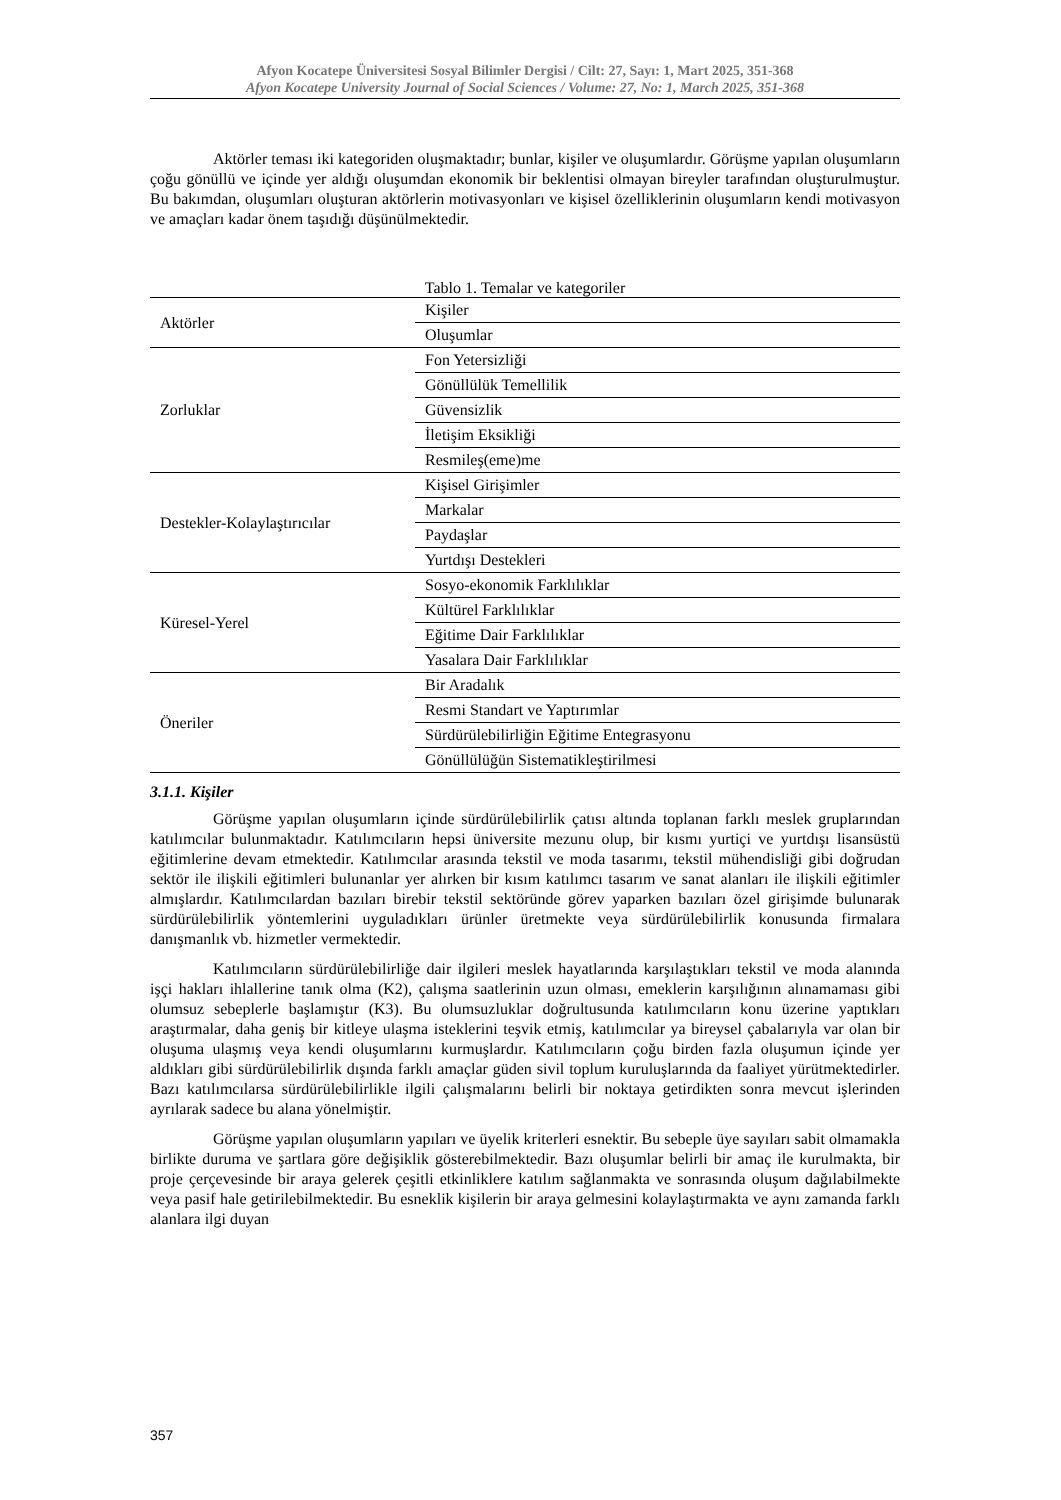Afyon Kocatepe Üniversitesi Sosyal Bilimler Dergisi / Cilt: 27, Sayı: 1, Mart 2025, 351-368
Afyon Kocatepe University Journal of Social Sciences / Volume: 27, No: 1, March 2025, 351-368
Aktörler teması iki kategoriden oluşmaktadır; bunlar, kişiler ve oluşumlardır. Görüşme yapılan oluşumların çoğu gönüllü ve içinde yer aldığı oluşumdan ekonomik bir beklentisi olmayan bireyler tarafından oluşturulmuştur. Bu bakımdan, oluşumları oluşturan aktörlerin motivasyonları ve kişisel özelliklerinin oluşumların kendi motivasyon ve amaçları kadar önem taşıdığı düşünülmektedir.
Tablo 1. Temalar ve kategoriler
| Aktörler | Kişiler |
| | Oluşumlar |
| Zorluklar | Fon Yetersizliği |
| | Gönüllülük Temellilik |
| | Güvensizlik |
| | İletişim Eksikliği |
| | Resmileş(eme)me |
| Destekler-Kolaylaştırıcılar | Kişisel Girişimler |
| | Markalar |
| | Paydaşlar |
| | Yurtdışı Destekleri |
| Küresel-Yerel | Sosyo-ekonomik Farklılıklar |
| | Kültürel Farklılıklar |
| | Eğitime Dair Farklılıklar |
| | Yasalara Dair Farklılıklar |
| Öneriler | Bir Aradalık |
| | Resmi Standart ve Yaptırımlar |
| | Sürdürülebilirliğin Eğitime Entegrasyonu |
| | Gönüllülüğün Sistematikleştirilmesi |
3.1.1. Kişiler
Görüşme yapılan oluşumların içinde sürdürülebilirlik çatısı altında toplanan farklı meslek gruplarından katılımcılar bulunmaktadır. Katılımcıların hepsi üniversite mezunu olup, bir kısmı yurtiçi ve yurtdışı lisansüstü eğitimlerine devam etmektedir. Katılımcılar arasında tekstil ve moda tasarımı, tekstil mühendisliği gibi doğrudan sektör ile ilişkili eğitimleri bulunanlar yer alırken bir kısım katılımcı tasarım ve sanat alanları ile ilişkili eğitimler almışlardır. Katılımcılardan bazıları birebir tekstil sektöründe görev yaparken bazıları özel girişimde bulunarak sürdürülebilirlik yöntemlerini uyguladıkları ürünler üretmekte veya sürdürülebilirlik konusunda firmalara danışmanlık vb. hizmetler vermektedir.
Katılımcıların sürdürülebilirliğe dair ilgileri meslek hayatlarında karşılaştıkları tekstil ve moda alanında işçi hakları ihlallerine tanık olma (K2), çalışma saatlerinin uzun olması, emeklerin karşılığının alınamaması gibi olumsuz sebeplerle başlamıştır (K3). Bu olumsuzluklar doğrultusunda katılımcıların konu üzerine yaptıkları araştırmalar, daha geniş bir kitleye ulaşma isteklerini teşvik etmiş, katılımcılar ya bireysel çabalarıyla var olan bir oluşuma ulaşmış veya kendi oluşumlarını kurmuşlardır. Katılımcıların çoğu birden fazla oluşumun içinde yer aldıkları gibi sürdürülebilirlik dışında farklı amaçlar güden sivil toplum kuruluşlarında da faaliyet yürütmektedirler. Bazı katılımcılarsa sürdürülebilirlikle ilgili çalışmalarını belirli bir noktaya getirdikten sonra mevcut işlerinden ayrılarak sadece bu alana yönelmiştir.
Görüşme yapılan oluşumların yapıları ve üyelik kriterleri esnektir. Bu sebeple üye sayıları sabit olmamakla birlikte duruma ve şartlara göre değişiklik gösterebilmektedir. Bazı oluşumlar belirli bir amaç ile kurulmakta, bir proje çerçevesinde bir araya gelerek çeşitli etkinliklere katılım sağlanmakta ve sonrasında oluşum dağılabilmekte veya pasif hale getirilebilmektedir. Bu esneklik kişilerin bir araya gelmesini kolaylaştırmakta ve aynı zamanda farklı alanlara ilgi duyan
357